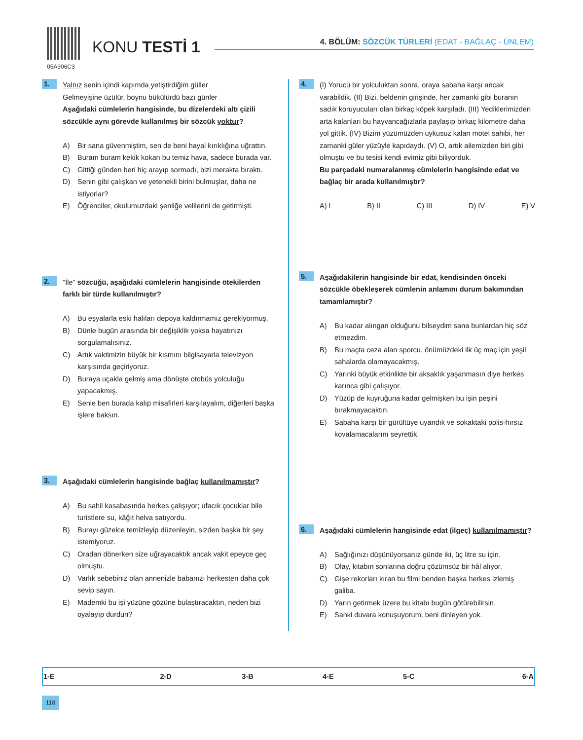05A906C3
KONU TESTİ 1
4. BÖLÜM: SÖZCÜK TÜRLERİ (EDAT - BAĞLAÇ - ÜNLEM)
1.
Yalnız senin içindi kapımda yetiştirdiğim güller
Gelmeyişine üzülür, boynu bükülürdü bazı günler
Aşağıdaki cümlelerin hangisinde, bu dizelerdeki altı çizili sözcükle aynı görevde kullanılmış bir sözcük yoktur?
A) Bir sana güvenmiştim, sen de beni hayal kırıklığına uğrattın.
B) Buram buram kekik kokan bu temiz hava, sadece burada var.
C) Gittiği günden beri hiç arayıp sormadı, bizi merakta bıraktı.
D) Senin gibi çalışkan ve yetenekli birini bulmuşlar, daha ne istiyorlar?
E) Öğrenciler, okulumuzdaki şenliğe velilerini de getirmişti.
2.
"İle" sözcüğü, aşağıdaki cümlelerin hangisinde ötekilerden farklı bir türde kullanılmıştır?
A) Bu eşyalarla eski halıları depoya kaldırmamız gerekiyormuş.
B) Dünle bugün arasında bir değişiklik yoksa hayatınızı sorgulamalısınız.
C) Artık vaktimizin büyük bir kısmını bilgisayarla televizyon karşısında geçiriyoruz.
D) Buraya uçakla gelmiş ama dönüşte otobüs yolculuğu yapacakmış.
E) Senle ben burada kalıp misafirleri karşılayalım, diğerleri başka işlere baksın.
3.
Aşağıdaki cümlelerin hangisinde bağlaç kullanılmamıştır?
A) Bu sahil kasabasında herkes çalışıyor; ufacık çocuklar bile turistlere su, kâğıt helva satıyordu.
B) Burayı güzelce temizleyip düzenleyin, sizden başka bir şey istemiyoruz.
C) Oradan dönerken size uğrayacaktık ancak vakit epeyce geç olmuştu.
D) Varlık sebebiniz olan annenizle babanızı herkesten daha çok sevip sayın.
E) Mademki bu işi yüzüne gözüne bulaştıracaktın, neden bizi oyalayıp durdun?
4.
(I) Yorucu bir yolculuktan sonra, oraya sabaha karşı ancak varabildik. (II) Bizi, beldenin girişinde, her zamanki gibi buranın sadık koruyucuları olan birkaç köpek karşıladı. (III) Yediklerimizden arta kalanları bu hayvancağızlarla paylaşıp birkaç kilometre daha yol gittik. (IV) Bizim yüzümüzden uykusuz kalan motel sahibi, her zamanki güler yüzüyle kapıdaydı. (V) O, artık ailemizden biri gibi olmuştu ve bu tesisi kendi evimiz gibi biliyorduk.
Bu parçadaki numaralanmış cümlelerin hangisinde edat ve bağlaç bir arada kullanılmıştır?
A) I B) II C) III D) IV E) V
5.
Aşağıdakilerin hangisinde bir edat, kendisinden önceki sözcükle öbekleşerek cümlenin anlamını durum bakımından tamamlamıştır?
A) Bu kadar alıngan olduğunu bilseydim sana bunlardan hiç söz etmezdim.
B) Bu maçta ceza alan sporcu, önümüzdeki ilk üç maç için yeşil sahalarda olamayacakmış.
C) Yarınki büyük etkinlikte bir aksaklık yaşanmasın diye herkes karınca gibi çalışıyor.
D) Yüzüp de kuyruğuna kadar gelmişken bu işin peşini bırakmayacaktın.
E) Sabaha karşı bir gürültüye uyandık ve sokaktaki polis-hırsız kovalamacalarını seyrettik.
6.
Aşağıdaki cümlelerin hangisinde edat (ilgeç) kullanılmamıştır?
A) Sağlığınızı düşünüyorsanız günde iki, üç litre su için.
B) Olay, kitabın sonlarına doğru çözümsüz bir hâl alıyor.
C) Gişe rekorları kıran bu filmi benden başka herkes izlemiş galiba.
D) Yarın getirmek üzere bu kitabı bugün götürebilirsin.
E) Sanki duvara konuşuyorum, beni dinleyen yok.
| 1-E | 2-D | 3-B | 4-E | 5-C | 6-A |
118